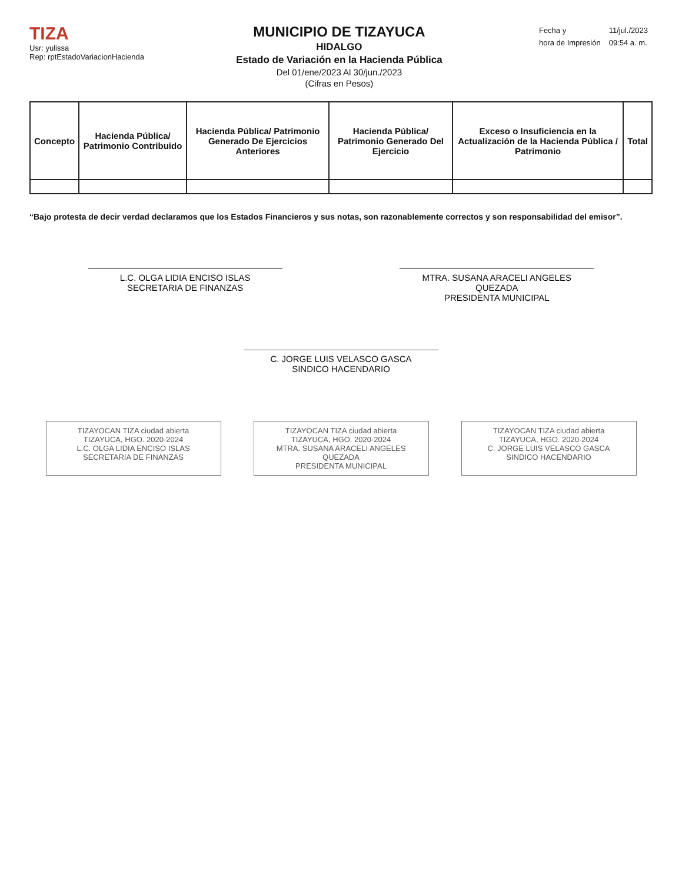TIZA
Usr: yulissa
Rep: rptEstadoVariacionHacienda
MUNICIPIO DE TIZAYUCA
HIDALGO
Estado de Variación en la Hacienda Pública
Del 01/ene/2023 Al 30/jun./2023
(Cifras en Pesos)
| Fecha y | 11/jul./2023 |
| hora de Impresión | 09:54 a. m. |
| Concepto | Hacienda Pública/ Patrimonio Contribuido | Hacienda Pública/ Patrimonio Generado De Ejercicios Anteriores | Hacienda Pública/ Patrimonio Generado Del Ejercicio | Exceso o Insuficiencia en la Actualización de la Hacienda Pública / Patrimonio | Total |
| --- | --- | --- | --- | --- | --- |
“Bajo protesta de decir verdad declaramos que los Estados Financieros y sus notas, son razonablemente correctos y son responsabilidad del emisor”.
L.C. OLGA LIDIA ENCISO ISLAS
SECRETARIA DE FINANZAS
MTRA. SUSANA ARACELI ANGELES QUEZADA
PRESIDENTA MUNICIPAL
C. JORGE LUIS VELASCO GASCA
SINDICO HACENDARIO
TIZAYOCAN TIZA ciudad abierta
TIZAYUCA, HGO. 2020-2024
L.C. OLGA LIDIA ENCISO ISLAS
SECRETARIA DE FINANZAS
TIZAYOCAN TIZA ciudad abierta
TIZAYUCA, HGO. 2020-2024
MTRA. SUSANA ARACELI ANGELES QUEZADA
PRESIDENTA MUNICIPAL
TIZAYOCAN TIZA ciudad abierta
TIZAYUCA, HGO. 2020-2024
C. JORGE LUIS VELASCO GASCA
SINDICO HACENDARIO